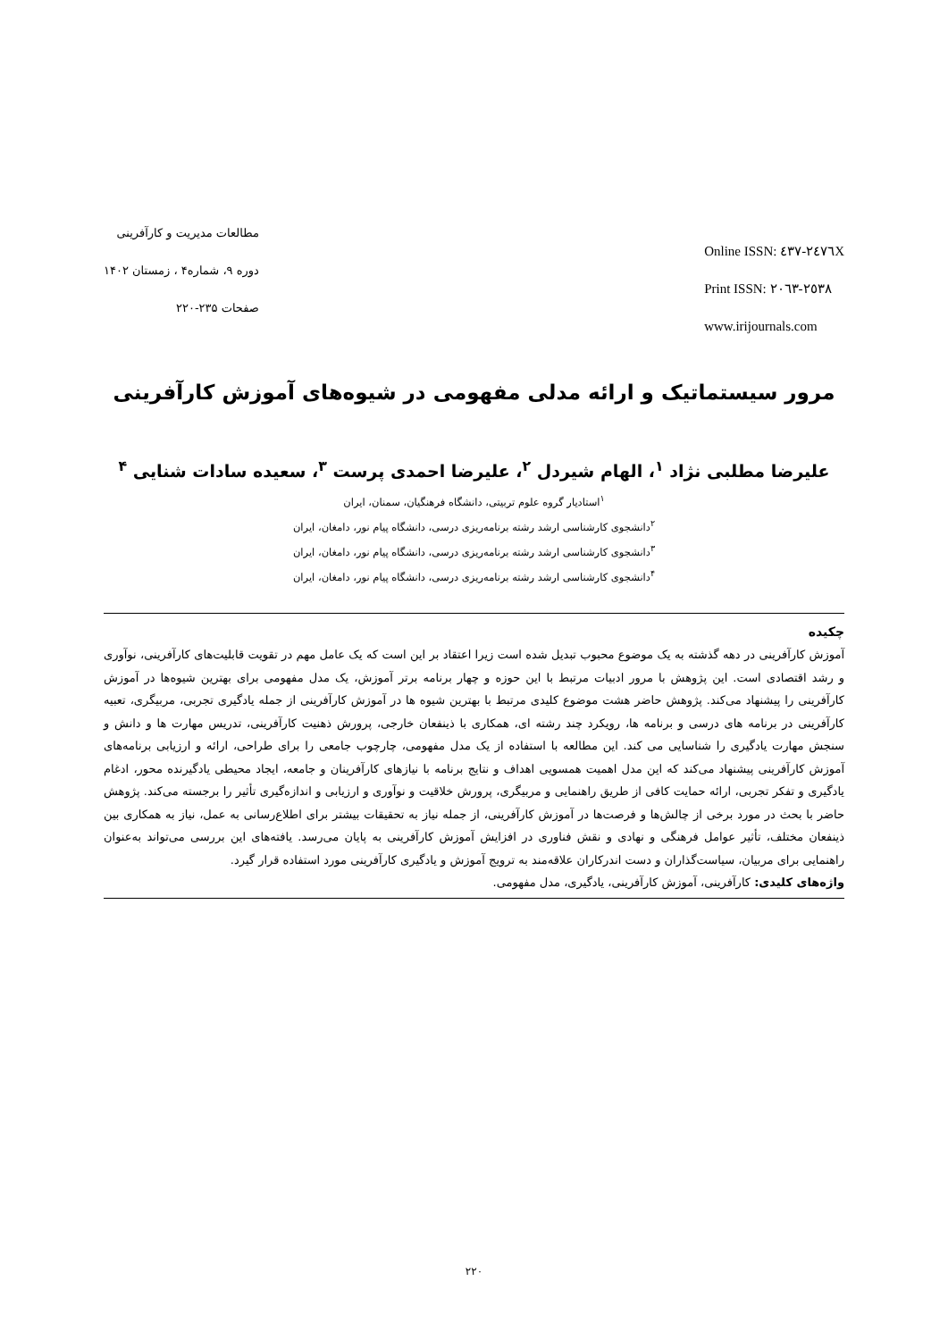مطالعات مدیریت و کارآفرینی
دوره ۹، شماره۴ ، زمستان ۱۴۰۲
صفحات ۲۳۵-۲۲۰
Online ISSN: ٢٤٧٦-٤٣٧X
Print ISSN: ٢٥٣٨-٢٠٦٣
www.irijournals.com
مرور سیستماتیک و ارائه مدلی مفهومی در شیوه‌های آموزش کارآفرینی
علیرضا مطلبی نژاد <sup>۱</sup>، الهام شیردل <sup>۲</sup>، علیرضا احمدی پرست <sup>۳</sup>، سعیده سادات شنایی <sup>۴</sup>
<sup>۱</sup> استادیار گروه علوم تربیتی، دانشگاه فرهنگیان، سمنان، ایران
<sup>۲</sup> دانشجوی کارشناسی ارشد رشته برنامه‌ریزی درسی، دانشگاه پیام نور، دامغان، ایران
<sup>۳</sup> دانشجوی کارشناسی ارشد رشته برنامه‌ریزی درسی، دانشگاه پیام نور، دامغان، ایران
<sup>۴</sup> دانشجوی کارشناسی ارشد رشته برنامه‌ریزی درسی، دانشگاه پیام نور، دامغان، ایران
چکیده
آموزش کارآفرینی در دهه گذشته به یک موضوع محبوب تبدیل شده است زیرا اعتقاد بر این است که یک عامل مهم در تقویت قابلیت‌های کارآفرینی، نوآوری و رشد اقتصادی است. این پژوهش با مرور ادبیات مرتبط با این حوزه و چهار برنامه برتر آموزش، یک مدل مفهومی برای بهترین شیوه‌ها در آموزش کارآفرینی را پیشنهاد می‌کند. پژوهش حاضر هشت موضوع کلیدی مرتبط با بهترین شیوه ها در آموزش کارآفرینی از جمله یادگیری تجربی، مربیگری، تعبیه کارآفرینی در برنامه های درسی و برنامه ها، رویکرد چند رشته ای، همکاری با ذینفعان خارجی، پرورش ذهنیت کارآفرینی، تدریس مهارت ها و دانش و سنجش مهارت یادگیری را شناسایی می کند. این مطالعه با استفاده از یک مدل مفهومی، چارچوب جامعی را برای طراحی، ارائه و ارزیابی برنامه‌های آموزش کارآفرینی پیشنهاد می‌کند که این مدل اهمیت همسویی اهداف و نتایج برنامه با نیازهای کارآفرینان و جامعه، ایجاد محیطی یادگیرنده محور، ادغام یادگیری و تفکر تجربی، ارائه حمایت کافی از طریق راهنمایی و مربیگری، پرورش خلاقیت و نوآوری و ارزیابی و اندازه‌گیری تأثیر را برجسته می‌کند. پژوهش حاضر با بحث در مورد برخی از چالش‌ها و فرصت‌ها در آموزش کارآفرینی، از جمله نیاز به تحقیقات بیشتر برای اطلاع‌رسانی به عمل، نیاز به همکاری بین ذینفعان مختلف، تأثیر عوامل فرهنگی و نهادی و نقش فناوری در افزایش آموزش کارآفرینی به پایان می‌رسد. یافته‌های این بررسی می‌تواند به‌عنوان راهنمایی برای مربیان، سیاست‌گذاران و دست اندرکاران علاقه‌مند به ترویج آموزش و یادگیری کارآفرینی مورد استفاده قرار گیرد.
واژه‌های کلیدی: کارآفرینی، آموزش کارآفرینی، یادگیری، مدل مفهومی.
۲۲۰